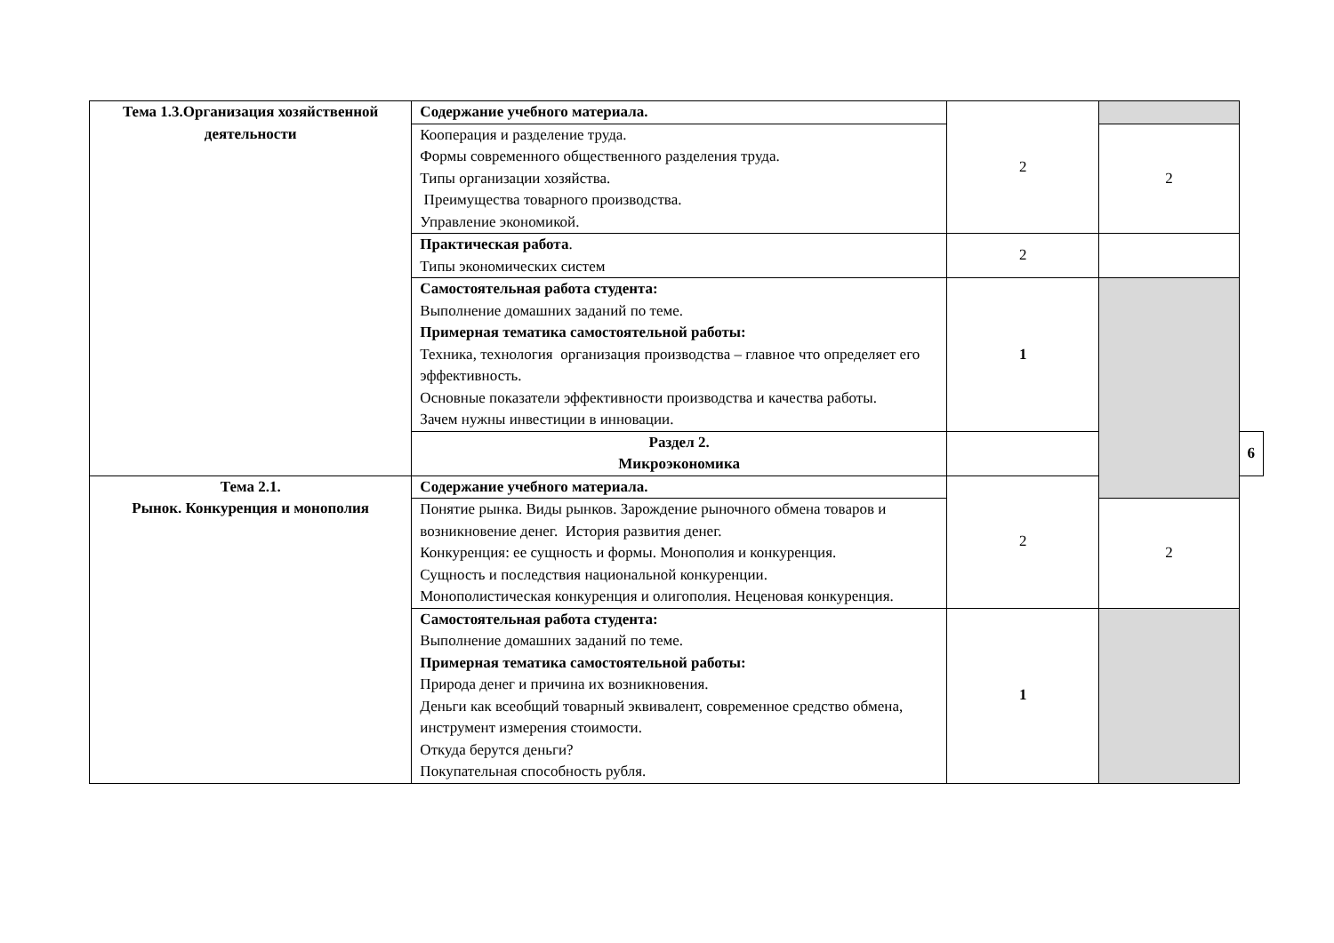| Тема 1.3.Организация хозяйственной деятельности | Содержание учебного материала. | 2 | | |
| | Кооперация и разделение труда. Формы современного общественного разделения труда. Типы организации хозяйства. Преимущества товарного производства. Управление экономикой. | | 2 | |
| | Практическая работа . Типы экономических систем | 2 | | |
| | Самостоятельная работа студента: Выполнение домашних заданий по теме. Примерная тематика самостоятельной работы: Техника, технология организация производства – главное что определяет его эффективность. Основные показатели эффективности производства и качества работы. Зачем нужны инвестиции в инновации. | 1 | | |
| | Раздел 2. Микроэкономика | | | 6 |
| Тема 2.1. Рынок. Конкуренция и монополия | Содержание учебного материала. | 2 | | |
| | Понятие рынка. Виды рынков. Зарождение рыночного обмена товаров и возникновение денег. История развития денег. Конкуренция: ее сущность и формы. Монополия и конкуренция. Сущность и последствия национальной конкуренции. Монополистическая конкуренция и олигополия. Неценовая конкуренция. | | 2 | |
| | Самостоятельная работа студента: Выполнение домашних заданий по теме. Примерная тематика самостоятельной работы: Природа денег и причина их возникновения. Деньги как всеобщий товарный эквивалент, современное средство обмена, инструмент измерения стоимости. Откуда берутся деньги? Покупательная способность рубля. | 1 | | |